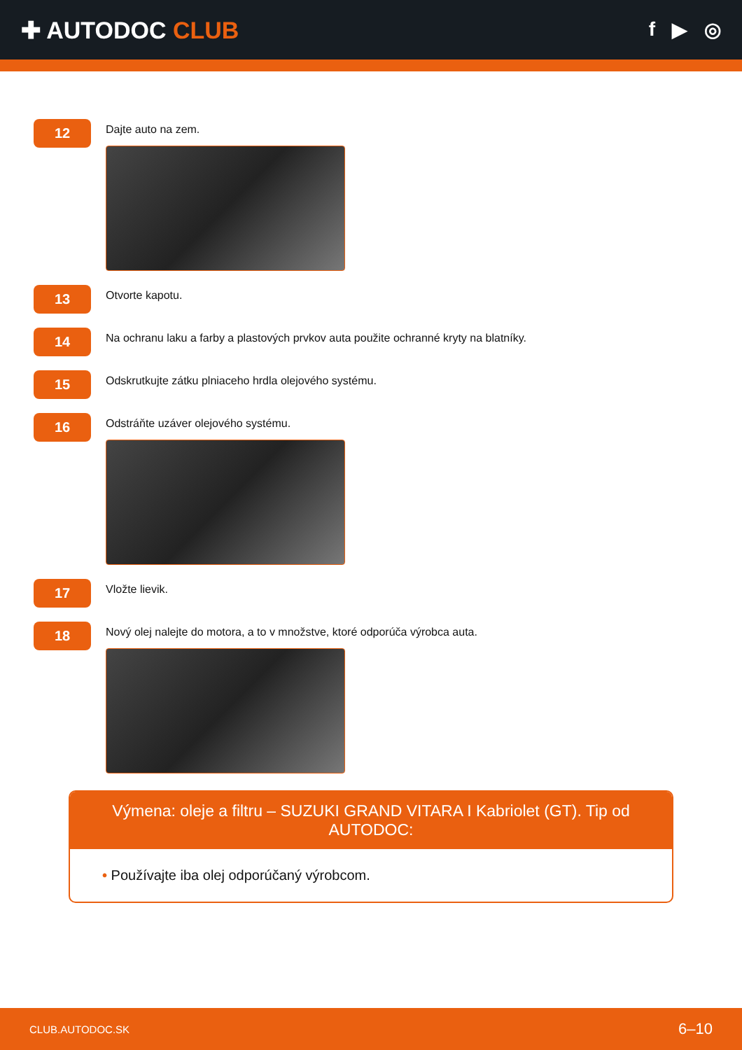✚ AUTODOC CLUB
f ▶ ◎
12
Dajte auto na zem.
13
Otvorte kapotu.
14
Na ochranu laku a farby a plastových prvkov auta použite ochranné kryty na blatníky.
15
Odskrutkujte zátku plniaceho hrdla olejového systému.
16
Odstráňte uzáver olejového systému.
17
Vložte lievik.
18
Nový olej nalejte do motora, a to v množstve, ktoré odporúča výrobca auta.
Výmena: oleje a filtru – SUZUKI GRAND VITARA I Kabriolet (GT). Tip od AUTODOC:
• Používajte iba olej odporúčaný výrobcom.
CLUB.AUTODOC.SK 6–10